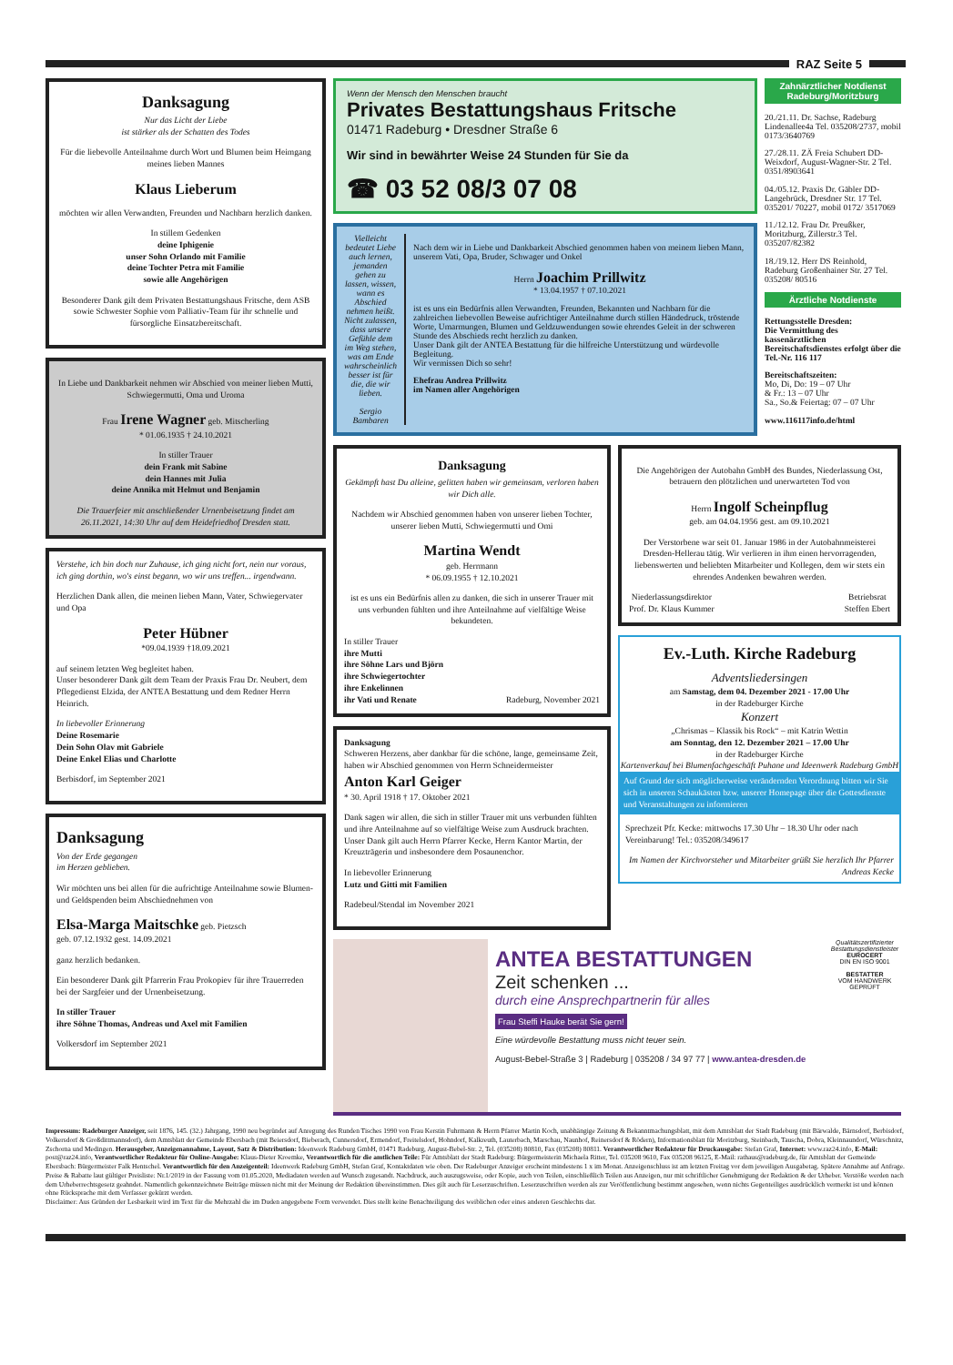RAZ Seite 5
Danksagung
Nur das Licht der Liebe
ist stärker als der Schatten des Todes
Für die liebevolle Anteilnahme durch Wort und Blumen beim Heimgang meines lieben Mannes
Klaus Lieberum
möchten wir allen Verwandten, Freunden und Nachbarn herzlich danken.
In stillem Gedenken
deine Iphigenie
unser Sohn Orlando mit Familie
deine Tochter Petra mit Familie
sowie alle Angehörigen
Besonderer Dank gilt dem Privaten Bestattungshaus Fritsche, dem ASB sowie Schwester Sophie vom Palliativ-Team für ihr schnelle und fürsorgliche Einsatzbereitschaft.
In Liebe und Dankbarkeit nehmen wir Abschied von meiner lieben Mutti, Schwiegermutti, Oma und Uroma
Frau Irene Wagner geb. Mitscherling
* 01.06.1935 † 24.10.2021
In stiller Trauer
dein Frank mit Sabine
dein Hannes mit Julia
deine Annika mit Helmut und Benjamin
Die Trauerfeier mit anschließender Urnenbeisetzung findet am 26.11.2021, 14:30 Uhr auf dem Heidefriedhof Dresden statt.
Verstehe, ich bin doch nur Zuhause, ich ging nicht fort, nein nur voraus, ich ging dorthin, wo's einst begann, wo wir uns treffen... irgendwann.
Herzlichen Dank allen, die meinen lieben Mann, Vater, Schwiegervater und Opa
Peter Hübner
*09.04.1939 †18.09.2021
auf seinem letzten Weg begleitet haben.
Unser besonderer Dank gilt dem Team der Praxis Frau Dr. Neubert, dem Pflegedienst Elzida, der ANTEA Bestattung und dem Redner Herrn Heinrich.
In liebevoller Erinnerung
Deine Rosemarie
Dein Sohn Olav mit Gabriele
Deine Enkel Elias und Charlotte
Berbisdorf, im September 2021
Danksagung
Von der Erde gegangen
im Herzen geblieben.
Wir möchten uns bei allen für die aufrichtige Anteilnahme sowie Blumen- und Geldspenden beim Abschiednehmen von
Elsa-Marga Maitschke geb. Pietzsch
geb. 07.12.1932 gest. 14.09.2021
ganz herzlich bedanken.
Ein besonderer Dank gilt Pfarrerin Frau Prokopiev für ihre Trauerreden bei der Sargfeier und der Urnenbeisetzung.
In stiller Trauer
ihre Söhne Thomas, Andreas und Axel mit Familien
Volkersdorf im September 2021
Wenn der Mensch den Menschen braucht
Privates Bestattungshaus Fritsche
01471 Radeburg • Dresdner Straße 6
Wir sind in bewährter Weise 24 Stunden für Sie da
☎ 03 52 08/3 07 08
Vielleicht bedeutet Liebe auch lernen, jemanden gehen zu lassen, wissen, wann es Abschied nehmen heißt. Nicht zulassen, dass unsere Gefühle dem im Weg stehen, was am Ende wahrscheinlich besser ist für die, die wir lieben.
Sergio Bambaren
Nach dem wir in Liebe und Dankbarkeit Abschied genommen haben von meinem lieben Mann, unserem Vati, Opa, Bruder, Schwager und Onkel
Herrn Joachim Prillwitz
* 13.04.1957 † 07.10.2021
ist es uns ein Bedürfnis allen Verwandten, Freunden, Bekannten und Nachbarn für die zahlreichen liebevollen Beweise aufrichtiger Anteilnahme durch stillen Händedruck, tröstende Worte, Umarmungen, Blumen und Geldzuwendungen sowie ehrendes Geleit in der schweren Stunde des Abschieds recht herzlich zu danken.
Unser Dank gilt der ANTEA Bestattung für die hilfreiche Unterstützung und würdevolle Begleitung.
Wir vermissen Dich so sehr!
Ehefrau Andrea Prillwitz
im Namen aller Angehörigen
Zahnärztlicher Notdienst
Radeburg/Moritzburg
20./21.11. Dr. Sachse, Radeburg Lindenallee4a Tel. 035208/2737, mobil 0173/3640769
27./28.11. ZÄ Freia Schubert DD-Weixdorf, August-Wagner-Str. 2 Tel. 0351/8903641
04./05.12. Praxis Dr. Gäbler DD-Langebrück, Dresdner Str. 17 Tel. 035201/ 70227, mobil 0172/ 3517069
11./12.12. Frau Dr. Preußker, Moritzburg, Zillerstr.3 Tel. 035207/82382
18./19.12. Herr DS Reinhold, Radeburg Großenhainer Str. 27 Tel. 035208/ 80516
Ärztliche Notdienste
Rettungsstelle Dresden:
Die Vermittlung des kassenärztlichen Bereitschaftsdienstes erfolgt über die Tel.-Nr. 116 117
Bereitschaftszeiten:
Mo, Di, Do: 19 – 07 Uhr
& Fr.: 13 – 07 Uhr
Sa., So.& Feiertag: 07 – 07 Uhr
www.116117info.de/html
Danksagung
Gekämpft hast Du alleine, gelitten haben wir gemeinsam, verloren haben wir Dich alle.
Nachdem wir Abschied genommen haben von unserer lieben Tochter, unserer lieben Mutti, Schwiegermutti und Omi
Martina Wendt
geb. Herrmann
* 06.09.1955 † 12.10.2021
ist es uns ein Bedürfnis allen zu danken, die sich in unserer Trauer mit uns verbunden fühlten und ihre Anteilnahme auf vielfältige Weise bekundeten.
In stiller Trauer
ihre Mutti
ihre Söhne Lars und Björn
ihre Schwiegertochter
ihre Enkelinnen
ihr Vati und Renate Radeburg, November 2021
Danksagung
Schweren Herzens, aber dankbar für die schöne, lange, gemeinsame Zeit, haben wir Abschied genommen von Herrn Schneidermeister
Anton Karl Geiger
* 30. April 1918 † 17. Oktober 2021
Dank sagen wir allen, die sich in stiller Trauer mit uns verbunden fühlten und ihre Anteilnahme auf so vielfältige Weise zum Ausdruck brachten. Unser Dank gilt auch Herrn Pfarrer Kecke, Herrn Kantor Martin, der Kreuzträgerin und insbesondere dem Posaunenchor.
In liebevoller Erinnerung
Lutz und Gitti mit Familien
Radebeul/Stendal im November 2021
Die Angehörigen der Autobahn GmbH des Bundes, Niederlassung Ost, betrauern den plötzlichen und unerwarteten Tod von
Herrn Ingolf Scheinpflug
geb. am 04.04.1956 gest. am 09.10.2021
Der Verstorbene war seit 01. Januar 1986 in der Autobahnmeisterei Dresden-Hellerau tätig. Wir verlieren in ihm einen hervorragenden, liebenswerten und beliebten Mitarbeiter und Kollegen, dem wir stets ein ehrendes Andenken bewahren werden.
Niederlassungsdirektor
Prof. Dr. Klaus Kummer Betriebsrat
Steffen Ebert
Ev.-Luth. Kirche Radeburg
Adventsliedersingen
am Samstag, dem 04. Dezember 2021 - 17.00 Uhr
in der Radeburger Kirche
Konzert
„Chrismas – Klassik bis Rock“ – mit Katrin Wettin
am Sonntag, den 12. Dezember 2021 – 17.00 Uhr
in der Radeburger Kirche
Kartenverkauf bei Blumenfachgeschäft Puhane und Ideenwerk Radeburg GmbH
Auf Grund der sich möglicherweise verändernden Verordnung bitten wir Sie sich in unseren Schaukästen bzw. unserer Homepage über die Gottesdienste und Veranstaltungen zu informieren
Sprechzeit Pfr. Kecke: mittwochs 17.30 Uhr – 18.30 Uhr oder nach Vereinbarung! Tel.: 035208/349617
Im Namen der Kirchvorsteher und Mitarbeiter grüßt Sie herzlich Ihr Pfarrer Andreas Kecke
ANTEA BESTATTUNGEN
Zeit schenken ...
durch eine Ansprechpartnerin für alles
Frau Steffi Hauke berät Sie gern!
Eine würdevolle Bestattung muss nicht teuer sein.
August-Bebel-Straße 3 | Radeburg | 035208 / 34 97 77 | www.antea-dresden.de
Qualitätszertifizierter Bestattungsdienstleister
EUROCERT
DIN EN ISO 9001
BESTATTER
VOM HANDWERK GEPRÜFT
Impressum: Radeburger Anzeiger, seit 1876, 145. (32.) Jahrgang, 1990 neu begründet auf Anregung des Runden Tisches 1990 von Frau Kerstin Fuhrmann & Herrn Pfarrer Martin Koch, unabhängige Zeitung & Bekanntmachungsblatt, mit dem Amtsblatt der Stadt Radeburg (mit Bärwalde, Bärnsdorf, Berbisdorf, Volkersdorf & Großdittmannsdorf), dem Amtsblatt der Gemeinde Ebersbach (mit Beiersdorf, Bieberach, Cunnersdorf, Ermendorf, Freitelsdorf, Hohndorf, Kalkreuth, Lauterbach, Marschau, Naunhof, Reinersdorf & Rödern), Informationsblatt für Moritzburg, Steinbach, Tauscha, Dobra, Kleinnaundorf, Würschnitz, Zschorna und Medingen. Herausgeber, Anzeigenannahme, Layout, Satz & Distribution: Ideenwerk Radeburg GmbH, 01471 Radeburg, August-Bebel-Str. 2, Tel. (035208) 80810, Fax (035208) 80811. Verantwortlicher Redakteur für Druckausgabe: Stefan Graf, Internet: www.raz24.info, E-Mail: post@raz24.info, Verantwortlicher Redakteur für Online-Ausgabe: Klaus-Dieter Kroemke, Verantwortlich für die amtlichen Teile: Für Amtsblatt der Stadt Radeburg: Bürgermeisterin Michaela Ritter, Tel. 035208 9610, Fax 035208 96125, E-Mail: rathaus@radeburg.de, für Amtsblatt der Gemeinde Ebersbach: Bürgermeister Falk Hentschel. Verantwortlich für den Anzeigenteil: Ideenwerk Radeburg GmbH, Stefan Graf, Kontaktdaten wie oben. Der Radeburger Anzeiger erscheint mindestens 1 x im Monat. Anzeigenschluss ist am letzten Freitag vor dem jeweiligen Ausgabetag. Spätere Annahme auf Anfrage. Preise & Rabatte laut gültiger Preisliste: Nr.1/2019 in der Fassung vom 01.05.2020, Mediadaten werden auf Wunsch zugesandt. Nachdruck, auch auszugsweise, oder Kopie, auch von Teilen, einschließlich Teilen aus Anzeigen, nur mit schriftlicher Genehmigung der Redaktion & der Urheber. Verstöße werden nach dem Urheberrechtsgesetz geahndet. Namentlich gekennzeichnete Beiträge müssen nicht mit der Meinung der Redaktion übereinstimmen. Dies gilt auch für Leserzuschriften. Leserzuschriften werden als zur Veröffentlichung bestimmt angesehen, wenn nichts Gegenteiliges ausdrücklich vermerkt ist und können ohne Rücksprache mit dem Verfasser gekürzt werden.
Disclaimer: Aus Gründen der Lesbarkeit wird im Text für die Mehrzahl die im Duden angegebene Form verwendet. Dies stellt keine Benachteiligung des weiblichen oder eines anderen Geschlechts dar.